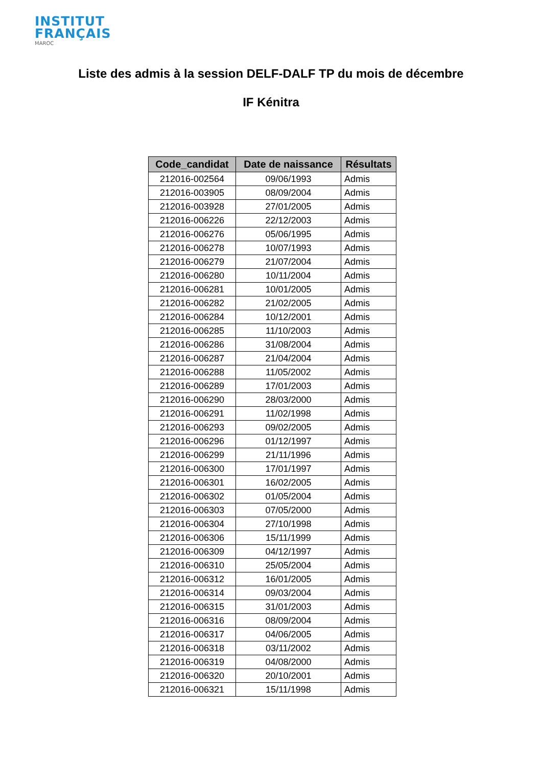INSTITUT
FRANÇAIS
MAROC
Liste des admis à la session DELF-DALF TP du mois de décembre
IF Kénitra
| Code_candidat | Date de naissance | Résultats |
| --- | --- | --- |
| 212016-002564 | 09/06/1993 | Admis |
| 212016-003905 | 08/09/2004 | Admis |
| 212016-003928 | 27/01/2005 | Admis |
| 212016-006226 | 22/12/2003 | Admis |
| 212016-006276 | 05/06/1995 | Admis |
| 212016-006278 | 10/07/1993 | Admis |
| 212016-006279 | 21/07/2004 | Admis |
| 212016-006280 | 10/11/2004 | Admis |
| 212016-006281 | 10/01/2005 | Admis |
| 212016-006282 | 21/02/2005 | Admis |
| 212016-006284 | 10/12/2001 | Admis |
| 212016-006285 | 11/10/2003 | Admis |
| 212016-006286 | 31/08/2004 | Admis |
| 212016-006287 | 21/04/2004 | Admis |
| 212016-006288 | 11/05/2002 | Admis |
| 212016-006289 | 17/01/2003 | Admis |
| 212016-006290 | 28/03/2000 | Admis |
| 212016-006291 | 11/02/1998 | Admis |
| 212016-006293 | 09/02/2005 | Admis |
| 212016-006296 | 01/12/1997 | Admis |
| 212016-006299 | 21/11/1996 | Admis |
| 212016-006300 | 17/01/1997 | Admis |
| 212016-006301 | 16/02/2005 | Admis |
| 212016-006302 | 01/05/2004 | Admis |
| 212016-006303 | 07/05/2000 | Admis |
| 212016-006304 | 27/10/1998 | Admis |
| 212016-006306 | 15/11/1999 | Admis |
| 212016-006309 | 04/12/1997 | Admis |
| 212016-006310 | 25/05/2004 | Admis |
| 212016-006312 | 16/01/2005 | Admis |
| 212016-006314 | 09/03/2004 | Admis |
| 212016-006315 | 31/01/2003 | Admis |
| 212016-006316 | 08/09/2004 | Admis |
| 212016-006317 | 04/06/2005 | Admis |
| 212016-006318 | 03/11/2002 | Admis |
| 212016-006319 | 04/08/2000 | Admis |
| 212016-006320 | 20/10/2001 | Admis |
| 212016-006321 | 15/11/1998 | Admis |